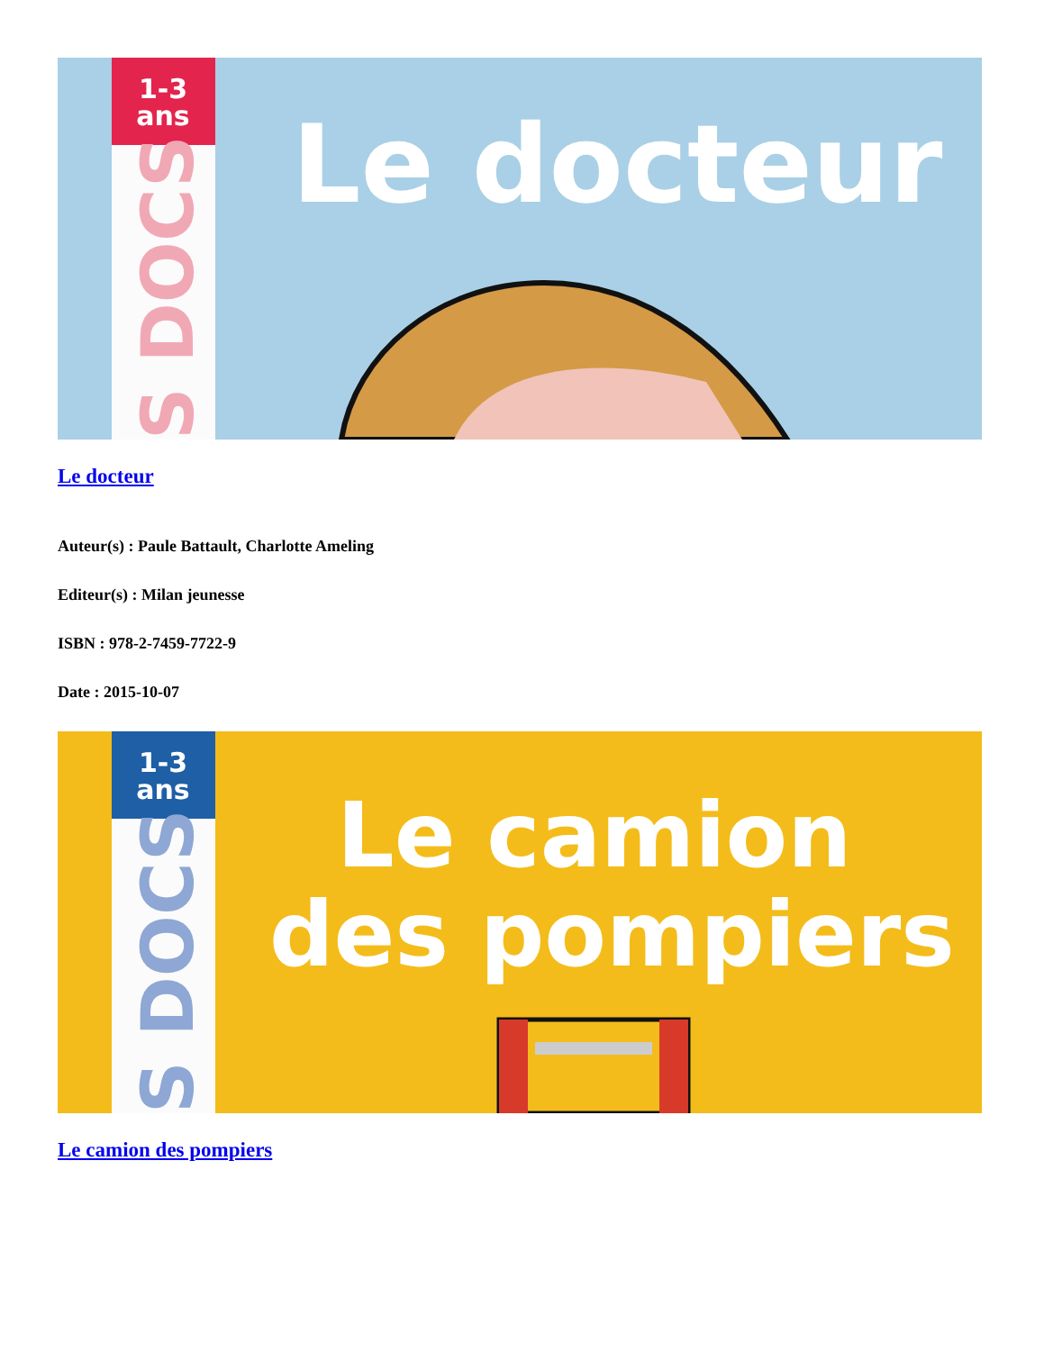1-3
ans
S DOCS
Le docteur
Le docteur
Auteur(s) : Paule Battault, Charlotte Ameling
Editeur(s) : Milan jeunesse
ISBN : 978-2-7459-7722-9
Date : 2015-10-07
1-3
ans
S DOCS
Le camion
des pompiers
Le camion des pompiers